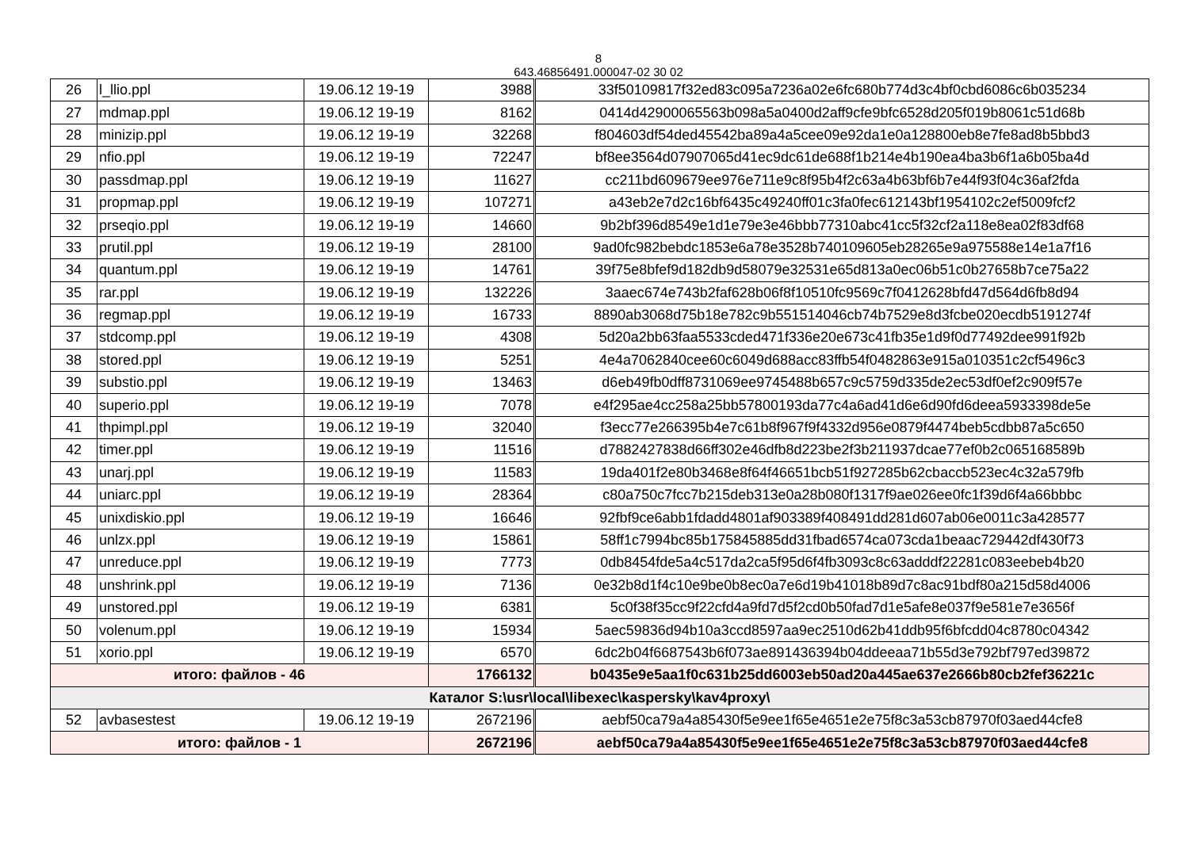8
643.46856491.000047-02 30 02
| 26 | l_llio.ppl | 19.06.12 19-19 | 3988 | 33f50109817f32ed83c095a7236a02e6fc680b774d3c4bf0cbd6086c6b035234 |
| 27 | mdmap.ppl | 19.06.12 19-19 | 8162 | 0414d42900065563b098a5a0400d2aff9cfe9bfc6528d205f019b8061c51d68b |
| 28 | minizip.ppl | 19.06.12 19-19 | 32268 | f804603df54ded45542ba89a4a5cee09e92da1e0a128800eb8e7fe8ad8b5bbd3 |
| 29 | nfio.ppl | 19.06.12 19-19 | 72247 | bf8ee3564d07907065d41ec9dc61de688f1b214e4b190ea4ba3b6f1a6b05ba4d |
| 30 | passdmap.ppl | 19.06.12 19-19 | 11627 | cc211bd609679ee976e711e9c8f95b4f2c63a4b63bf6b7e44f93f04c36af2fda |
| 31 | propmap.ppl | 19.06.12 19-19 | 107271 | a43eb2e7d2c16bf6435c49240ff01c3fa0fec612143bf1954102c2ef5009fcf2 |
| 32 | prseqio.ppl | 19.06.12 19-19 | 14660 | 9b2bf396d8549e1d1e79e3e46bbb77310abc41cc5f32cf2a118e8ea02f83df68 |
| 33 | prutil.ppl | 19.06.12 19-19 | 28100 | 9ad0fc982bebdc1853e6a78e3528b740109605eb28265e9a975588e14e1a7f16 |
| 34 | quantum.ppl | 19.06.12 19-19 | 14761 | 39f75e8bfef9d182db9d58079e32531e65d813a0ec06b51c0b27658b7ce75a22 |
| 35 | rar.ppl | 19.06.12 19-19 | 132226 | 3aaec674e743b2faf628b06f8f10510fc9569c7f0412628bfd47d564d6fb8d94 |
| 36 | regmap.ppl | 19.06.12 19-19 | 16733 | 8890ab3068d75b18e782c9b551514046cb74b7529e8d3fcbe020ecdb5191274f |
| 37 | stdcomp.ppl | 19.06.12 19-19 | 4308 | 5d20a2bb63faa5533cded471f336e20e673c41fb35e1d9f0d77492dee991f92b |
| 38 | stored.ppl | 19.06.12 19-19 | 5251 | 4e4a7062840cee60c6049d688acc83ffb54f0482863e915a010351c2cf5496c3 |
| 39 | substio.ppl | 19.06.12 19-19 | 13463 | d6eb49fb0dff8731069ee9745488b657c9c5759d335de2ec53df0ef2c909f57e |
| 40 | superio.ppl | 19.06.12 19-19 | 7078 | e4f295ae4cc258a25bb57800193da77c4a6ad41d6e6d90fd6deea5933398de5e |
| 41 | thpimpl.ppl | 19.06.12 19-19 | 32040 | f3ecc77e266395b4e7c61b8f967f9f4332d956e0879f4474beb5cdbb87a5c650 |
| 42 | timer.ppl | 19.06.12 19-19 | 11516 | d7882427838d66ff302e46dfb8d223be2f3b211937dcae77ef0b2c065168589b |
| 43 | unarj.ppl | 19.06.12 19-19 | 11583 | 19da401f2e80b3468e8f64f46651bcb51f927285b62cbaccb523ec4c32a579fb |
| 44 | uniarc.ppl | 19.06.12 19-19 | 28364 | c80a750c7fcc7b215deb313e0a28b080f1317f9ae026ee0fc1f39d6f4a66bbbc |
| 45 | unixdiskio.ppl | 19.06.12 19-19 | 16646 | 92fbf9ce6abb1fdadd4801af903389f408491dd281d607ab06e0011c3a428577 |
| 46 | unlzx.ppl | 19.06.12 19-19 | 15861 | 58ff1c7994bc85b175845885dd31fbad6574ca073cda1beaac729442df430f73 |
| 47 | unreduce.ppl | 19.06.12 19-19 | 7773 | 0db8454fde5a4c517da2ca5f95d6f4fb3093c8c63adddf22281c083eebeb4b20 |
| 48 | unshrink.ppl | 19.06.12 19-19 | 7136 | 0e32b8d1f4c10e9be0b8ec0a7e6d19b41018b89d7c8ac91bdf80a215d58d4006 |
| 49 | unstored.ppl | 19.06.12 19-19 | 6381 | 5c0f38f35cc9f22cfd4a9fd7d5f2cd0b50fad7d1e5afe8e037f9e581e7e3656f |
| 50 | volenum.ppl | 19.06.12 19-19 | 15934 | 5aec59836d94b10a3ccd8597aa9ec2510d62b41ddb95f6bfcdd04c8780c04342 |
| 51 | xorio.ppl | 19.06.12 19-19 | 6570 | 6dc2b04f6687543b6f073ae891436394b04ddeeaa71b55d3e792bf797ed39872 |
| итого: файлов - 46 | | | 1766132 | b0435e9e5aa1f0c631b25dd6003eb50ad20a445ae637e2666b80cb2fef36221c |
| Каталог S:\usr\local\libexec\kaspersky\kav4proxy\ | | | | |
| 52 | avbasestest | 19.06.12 19-19 | 2672196 | aebf50ca79a4a85430f5e9ee1f65e4651e2e75f8c3a53cb87970f03aed44cfe8 |
| итого: файлов - 1 | | | 2672196 | aebf50ca79a4a85430f5e9ee1f65e4651e2e75f8c3a53cb87970f03aed44cfe8 |